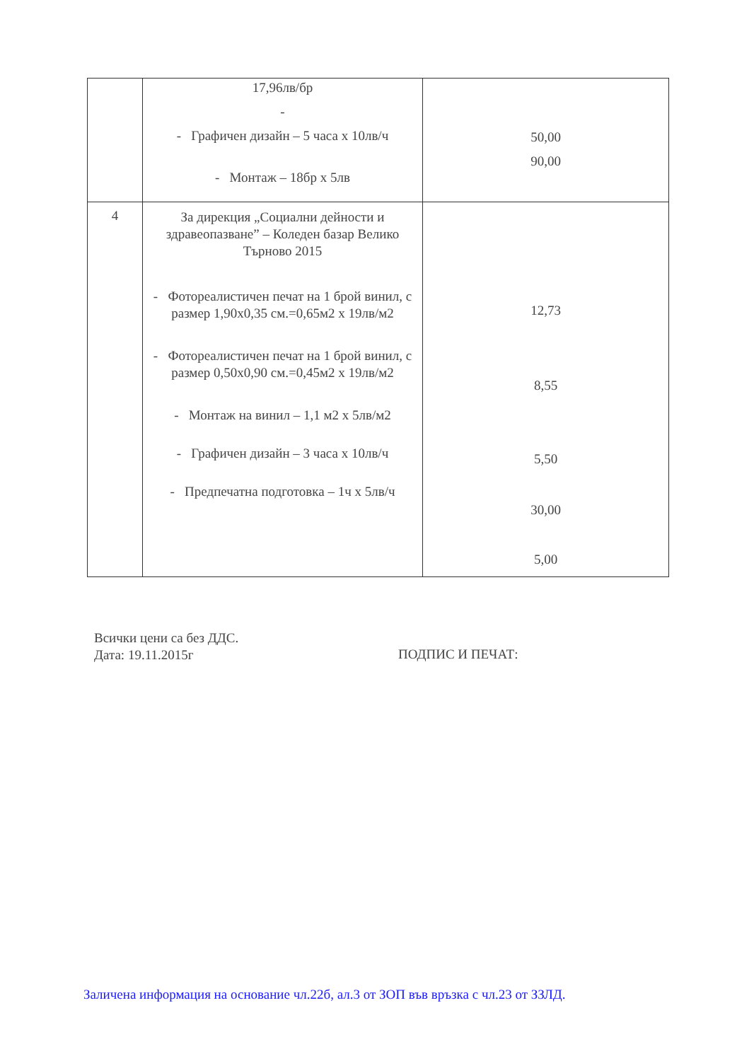| | 17,96лв/бр - - Графичен дизайн – 5 часа х 10лв/ч - Монтаж – 18бр х 5лв | 50,00 90,00 |
| 4 | За дирекция „Социални дейности и здравеопазване” – Коледен базар Велико Търново 2015 - Фотореалистичен печат на 1 брой винил, с размер 1,90х0,35 см.=0,65м2 х 19лв/м2 - Фотореалистичен печат на 1 брой винил, с размер 0,50х0,90 см.=0,45м2 х 19лв/м2 - Монтаж на винил – 1,1 м2 х 5лв/м2 - Графичен дизайн – 3 часа х 10лв/ч - Предпечатна подготовка – 1ч х 5лв/ч | 12,73 8,55 5,50 30,00 5,00 |
Всички цени са без ДДС.
Дата: 19.11.2015г
ПОДПИС И ПЕЧАТ:
Заличена информация на основание чл.22б, ал.3 от ЗОП във връзка с чл.23 от ЗЗЛД.